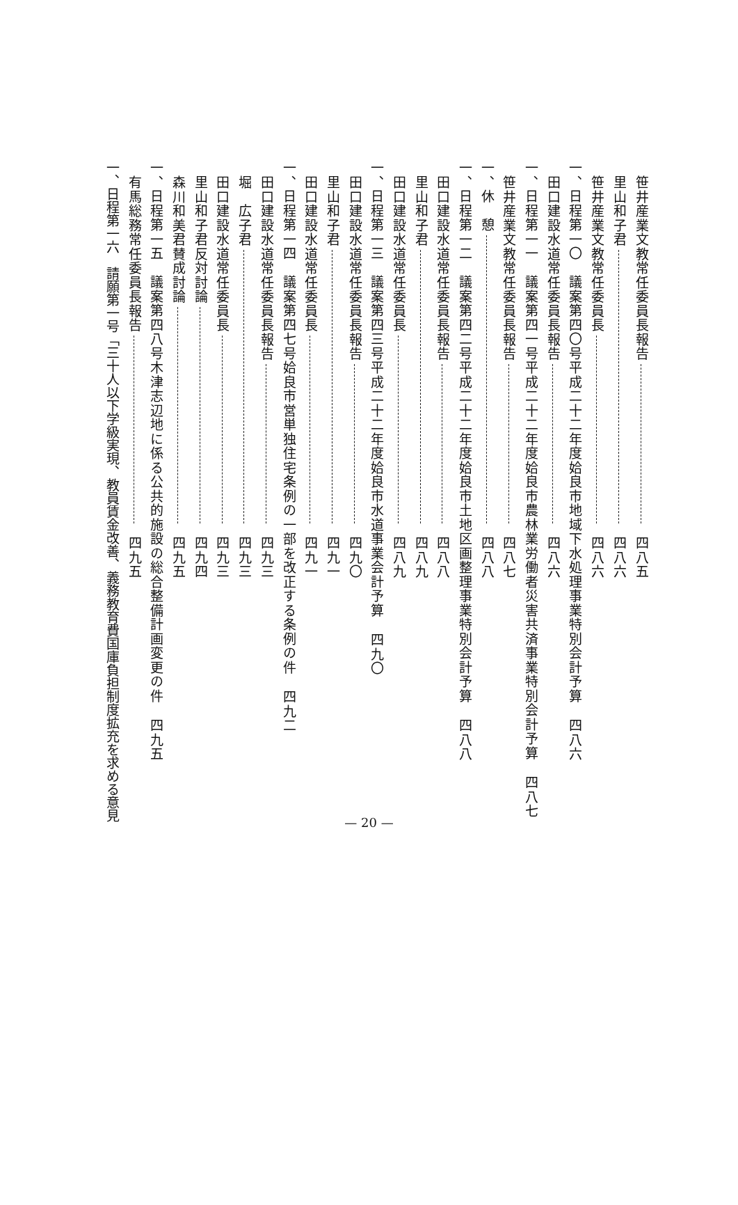笹井産業文教常任委員長報告 四八五
里山和子君 四八六
笹井産業文教常任委員長 四八六
一、日程第一〇　議案第四〇号平成二十二年度姶良市地域下水処理事業特別会計予算 四八六
田口建設水道常任委員長報告 四八六
一、日程第一一　議案第四一号平成二十二年度姶良市農林業労働者災害共済事業特別会計予算 四八七
笹井産業文教常任委員長報告 四八七
一、休　憩 四八八
一、日程第一二　議案第四二号平成二十二年度姶良市土地区画整理事業特別会計予算 四八八
田口建設水道常任委員長報告 四八八
里山和子君 四八九
田口建設水道常任委員長 四八九
一、日程第一三　議案第四三号平成二十二年度姶良市水道事業会計予算 四九〇
田口建設水道常任委員長報告 四九〇
里山和子君 四九一
田口建設水道常任委員長 四九一
一、日程第一四　議案第四七号姶良市営単独住宅条例の一部を改正する条例の件 四九二
田口建設水道常任委員長報告 四九三
堀　広子君 四九三
田口建設水道常任委員長 四九三
里山和子君反対討論 四九四
森川和美君賛成討論 四九五
一、日程第一五　議案第四八号木津志辺地に係る公共的施設の総合整備計画変更の件 四九五
有馬総務常任委員長報告 四九五
一、日程第一六　請願第一号「三十人以下学級実現、教員賃金改善、義務教育費国庫負担制度拡充を求める意見
— 20 —